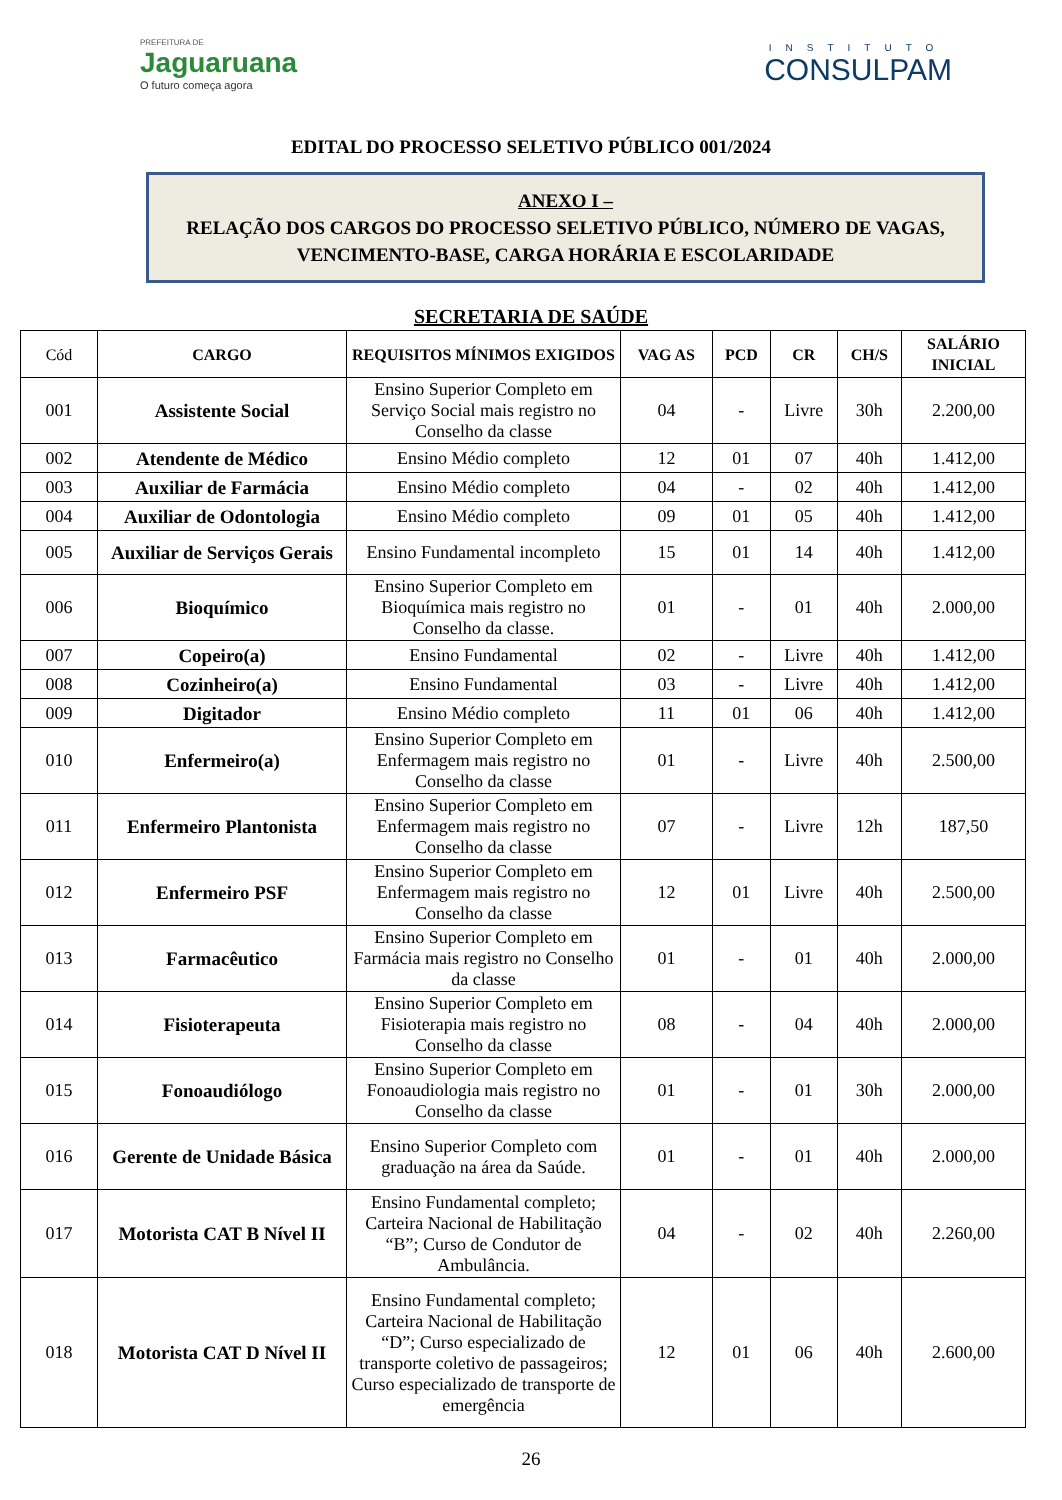PREFEITURA DE
Jaguaruana
O futuro começa agora
INSTITUTO
CONSULPAM
EDITAL DO PROCESSO SELETIVO PÚBLICO 001/2024
ANEXO I –
RELAÇÃO DOS CARGOS DO PROCESSO SELETIVO PÚBLICO, NÚMERO DE VAGAS, VENCIMENTO-BASE, CARGA HORÁRIA E ESCOLARIDADE
SECRETARIA DE SAÚDE
| Cód | CARGO | REQUISITOS MÍNIMOS EXIGIDOS | VAG AS | PCD | CR | CH/S | SALÁRIO INICIAL |
| --- | --- | --- | --- | --- | --- | --- | --- |
| 001 | Assistente Social | Ensino Superior Completo em Serviço Social mais registro no Conselho da classe | 04 | - | Livre | 30h | 2.200,00 |
| 002 | Atendente de Médico | Ensino Médio completo | 12 | 01 | 07 | 40h | 1.412,00 |
| 003 | Auxiliar de Farmácia | Ensino Médio completo | 04 | - | 02 | 40h | 1.412,00 |
| 004 | Auxiliar de Odontologia | Ensino Médio completo | 09 | 01 | 05 | 40h | 1.412,00 |
| 005 | Auxiliar de Serviços Gerais | Ensino Fundamental incompleto | 15 | 01 | 14 | 40h | 1.412,00 |
| 006 | Bioquímico | Ensino Superior Completo em Bioquímica mais registro no Conselho da classe. | 01 | - | 01 | 40h | 2.000,00 |
| 007 | Copeiro(a) | Ensino Fundamental | 02 | - | Livre | 40h | 1.412,00 |
| 008 | Cozinheiro(a) | Ensino Fundamental | 03 | - | Livre | 40h | 1.412,00 |
| 009 | Digitador | Ensino Médio completo | 11 | 01 | 06 | 40h | 1.412,00 |
| 010 | Enfermeiro(a) | Ensino Superior Completo em Enfermagem mais registro no Conselho da classe | 01 | - | Livre | 40h | 2.500,00 |
| 011 | Enfermeiro Plantonista | Ensino Superior Completo em Enfermagem mais registro no Conselho da classe | 07 | - | Livre | 12h | 187,50 |
| 012 | Enfermeiro PSF | Ensino Superior Completo em Enfermagem mais registro no Conselho da classe | 12 | 01 | Livre | 40h | 2.500,00 |
| 013 | Farmacêutico | Ensino Superior Completo em Farmácia mais registro no Conselho da classe | 01 | - | 01 | 40h | 2.000,00 |
| 014 | Fisioterapeuta | Ensino Superior Completo em Fisioterapia mais registro no Conselho da classe | 08 | - | 04 | 40h | 2.000,00 |
| 015 | Fonoaudiólogo | Ensino Superior Completo em Fonoaudiologia mais registro no Conselho da classe | 01 | - | 01 | 30h | 2.000,00 |
| 016 | Gerente de Unidade Básica | Ensino Superior Completo com graduação na área da Saúde. | 01 | - | 01 | 40h | 2.000,00 |
| 017 | Motorista CAT B Nível II | Ensino Fundamental completo; Carteira Nacional de Habilitação “B”; Curso de Condutor de Ambulância. | 04 | - | 02 | 40h | 2.260,00 |
| 018 | Motorista CAT D Nível II | Ensino Fundamental completo; Carteira Nacional de Habilitação “D”; Curso especializado de transporte coletivo de passageiros; Curso especializado de transporte de emergência | 12 | 01 | 06 | 40h | 2.600,00 |
26